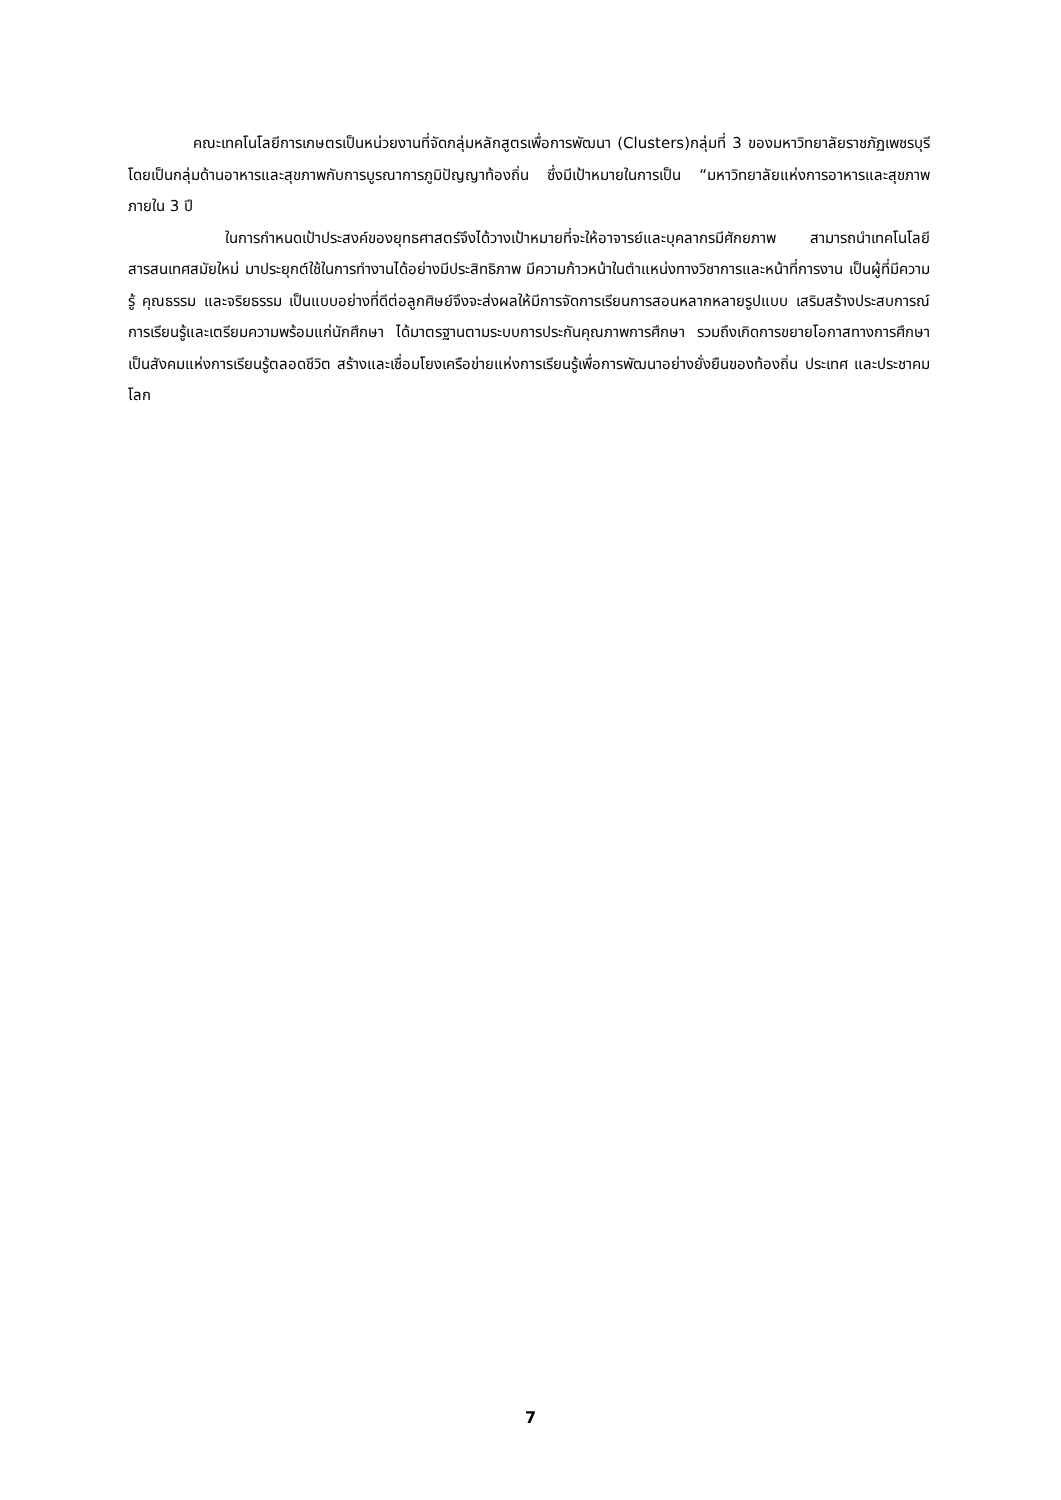คณะเทคโนโลยีการเกษตรเป็นหน่วยงานที่จัดกลุ่มหลักสูตรเพื่อการพัฒนา (Clusters)กลุ่มที่ 3 ของมหาวิทยาลัยราชภัฏเพชรบุรี โดยเป็นกลุ่มด้านอาหารและสุขภาพกับการบูรณาการภูมิปัญญาท้องถิ่น ซึ่งมีเป้าหมายในการเป็น “มหาวิทยาลัยแห่งการอาหารและสุขภาพภายใน 3 ปี
ในการกำหนดเป้าประสงค์ของยุทธศาสตร์จึงได้วางเป้าหมายที่จะให้อาจารย์และบุคลากรมีศักยภาพ สามารถนำเทคโนโลยีสารสนเทศสมัยใหม่ มาประยุกต์ใช้ในการทำงานได้อย่างมีประสิทธิภาพ มีความก้าวหน้าในตำแหน่งทางวิชาการและหน้าที่การงาน เป็นผู้ที่มีความรู้ คุณธรรม และจริยธรรม เป็นแบบอย่างที่ดีต่อลูกศิษย์จึงจะส่งผลให้มีการจัดการเรียนการสอนหลากหลายรูปแบบ เสริมสร้างประสบการณ์การเรียนรู้และเตรียมความพร้อมแก่นักศึกษา ได้มาตรฐานตามระบบการประกันคุณภาพการศึกษา รวมถึงเกิดการขยายโอกาสทางการศึกษา เป็นสังคมแห่งการเรียนรู้ตลอดชีวิต สร้างและเชื่อมโยงเครือข่ายแห่งการเรียนรู้เพื่อการพัฒนาอย่างยั่งยืนของท้องถิ่น ประเทศ และประชาคมโลก
7